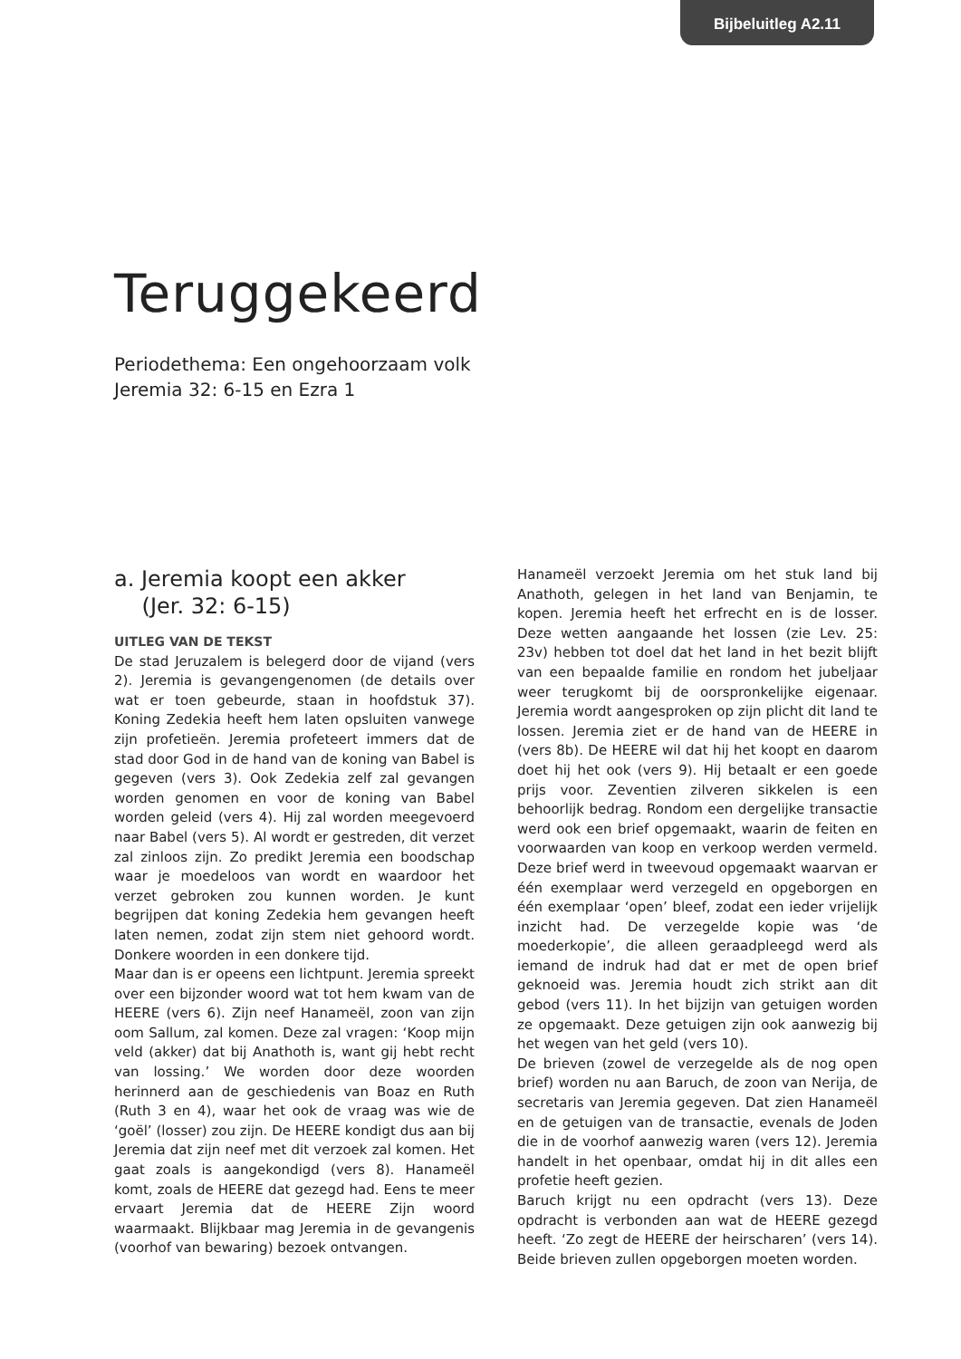Bijbeluitleg A2.11
Teruggekeerd
Periodethema: Een ongehoorzaam volk
Jeremia 32: 6-15 en Ezra 1
a. Jeremia koopt een akker
(Jer. 32: 6-15)
UITLEG VAN DE TEKST
De stad Jeruzalem is belegerd door de vijand (vers 2). Jeremia is gevangengenomen (de details over wat er toen gebeurde, staan in hoofdstuk 37). Koning Zedekia heeft hem laten opsluiten vanwege zijn profetieën. Jeremia profeteert immers dat de stad door God in de hand van de koning van Babel is gegeven (vers 3). Ook Zedekia zelf zal gevangen worden genomen en voor de koning van Babel worden geleid (vers 4). Hij zal worden meegevoerd naar Babel (vers 5). Al wordt er gestreden, dit verzet zal zinloos zijn. Zo predikt Jeremia een boodschap waar je moedeloos van wordt en waardoor het verzet gebroken zou kunnen worden. Je kunt begrijpen dat koning Zedekia hem gevangen heeft laten nemen, zodat zijn stem niet gehoord wordt. Donkere woorden in een donkere tijd.
Maar dan is er opeens een lichtpunt. Jeremia spreekt over een bijzonder woord wat tot hem kwam van de HEERE (vers 6). Zijn neef Hanameël, zoon van zijn oom Sallum, zal komen. Deze zal vragen: ‘Koop mijn veld (akker) dat bij Anathoth is, want gij hebt recht van lossing.’ We worden door deze woorden herinnerd aan de geschiedenis van Boaz en Ruth (Ruth 3 en 4), waar het ook de vraag was wie de ‘goël’ (losser) zou zijn. De HEERE kondigt dus aan bij Jeremia dat zijn neef met dit verzoek zal komen. Het gaat zoals is aangekondigd (vers 8). Hanameël komt, zoals de HEERE dat gezegd had. Eens te meer ervaart Jeremia dat de HEERE Zijn woord waarmaakt. Blijkbaar mag Jeremia in de gevangenis (voorhof van bewaring) bezoek ontvangen.
Hanameël verzoekt Jeremia om het stuk land bij Anathoth, gelegen in het land van Benjamin, te kopen. Jeremia heeft het erfrecht en is de losser. Deze wetten aangaande het lossen (zie Lev. 25: 23v) hebben tot doel dat het land in het bezit blijft van een bepaalde familie en rondom het jubeljaar weer terugkomt bij de oorspronkelijke eigenaar. Jeremia wordt aangesproken op zijn plicht dit land te lossen. Jeremia ziet er de hand van de HEERE in (vers 8b). De HEERE wil dat hij het koopt en daarom doet hij het ook (vers 9). Hij betaalt er een goede prijs voor. Zeventien zilveren sikkelen is een behoorlijk bedrag. Rondom een dergelijke transactie werd ook een brief opgemaakt, waarin de feiten en voorwaarden van koop en verkoop werden vermeld. Deze brief werd in tweevoud opgemaakt waarvan er één exemplaar werd verzegeld en opgeborgen en één exemplaar ‘open’ bleef, zodat een ieder vrijelijk inzicht had. De verzegelde kopie was ‘de moederkopie’, die alleen geraadpleegd werd als iemand de indruk had dat er met de open brief geknoeid was. Jeremia houdt zich strikt aan dit gebod (vers 11). In het bijzijn van getuigen worden ze opgemaakt. Deze getuigen zijn ook aanwezig bij het wegen van het geld (vers 10).
De brieven (zowel de verzegelde als de nog open brief) worden nu aan Baruch, de zoon van Nerija, de secretaris van Jeremia gegeven. Dat zien Hanameël en de getuigen van de transactie, evenals de Joden die in de voorhof aanwezig waren (vers 12). Jeremia handelt in het openbaar, omdat hij in dit alles een profetie heeft gezien.
Baruch krijgt nu een opdracht (vers 13). Deze opdracht is verbonden aan wat de HEERE gezegd heeft. ‘Zo zegt de HEERE der heirscharen’ (vers 14). Beide brieven zullen opgeborgen moeten worden.